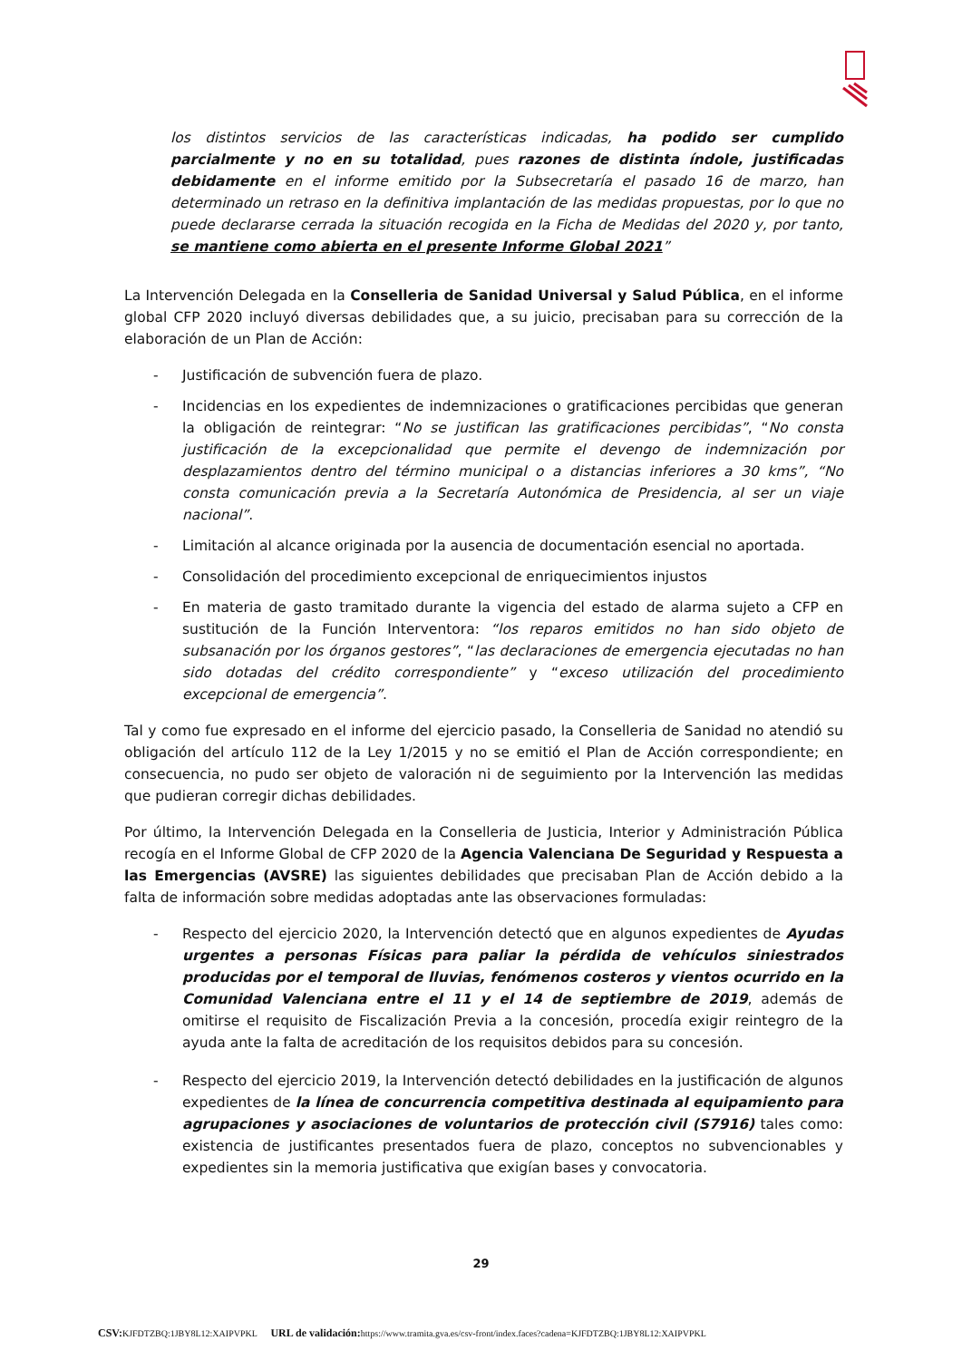los distintos servicios de las características indicadas, ha podido ser cumplido parcialmente y no en su totalidad, pues razones de distinta índole, justificadas debidamente en el informe emitido por la Subsecretaría el pasado 16 de marzo, han determinado un retraso en la definitiva implantación de las medidas propuestas, por lo que no puede declararse cerrada la situación recogida en la Ficha de Medidas del 2020 y, por tanto, se mantiene como abierta en el presente Informe Global 2021”
La Intervención Delegada en la Conselleria de Sanidad Universal y Salud Pública, en el informe global CFP 2020 incluyó diversas debilidades que, a su juicio, precisaban para su corrección de la elaboración de un Plan de Acción:
- Justificación de subvención fuera de plazo.
- Incidencias en los expedientes de indemnizaciones o gratificaciones percibidas que generan la obligación de reintegrar: “No se justifican las gratificaciones percibidas”, “No consta justificación de la excepcionalidad que permite el devengo de indemnización por desplazamientos dentro del término municipal o a distancias inferiores a 30 kms”, “No consta comunicación previa a la Secretaría Autonómica de Presidencia, al ser un viaje nacional”.
- Limitación al alcance originada por la ausencia de documentación esencial no aportada.
- Consolidación del procedimiento excepcional de enriquecimientos injustos
- En materia de gasto tramitado durante la vigencia del estado de alarma sujeto a CFP en sustitución de la Función Interventora: “los reparos emitidos no han sido objeto de subsanación por los órganos gestores”, “las declaraciones de emergencia ejecutadas no han sido dotadas del crédito correspondiente” y “exceso utilización del procedimiento excepcional de emergencia”.
Tal y como fue expresado en el informe del ejercicio pasado, la Conselleria de Sanidad no atendió su obligación del artículo 112 de la Ley 1/2015 y no se emitió el Plan de Acción correspondiente; en consecuencia, no pudo ser objeto de valoración ni de seguimiento por la Intervención las medidas que pudieran corregir dichas debilidades.
Por último, la Intervención Delegada en la Conselleria de Justicia, Interior y Administración Pública recogía en el Informe Global de CFP 2020 de la Agencia Valenciana De Seguridad y Respuesta a las Emergencias (AVSRE) las siguientes debilidades que precisaban Plan de Acción debido a la falta de información sobre medidas adoptadas ante las observaciones formuladas:
- Respecto del ejercicio 2020, la Intervención detectó que en algunos expedientes de Ayudas urgentes a personas Físicas para paliar la pérdida de vehículos siniestrados producidas por el temporal de lluvias, fenómenos costeros y vientos ocurrido en la Comunidad Valenciana entre el 11 y el 14 de septiembre de 2019, además de omitirse el requisito de Fiscalización Previa a la concesión, procedía exigir reintegro de la ayuda ante la falta de acreditación de los requisitos debidos para su concesión.
- Respecto del ejercicio 2019, la Intervención detectó debilidades en la justificación de algunos expedientes de la línea de concurrencia competitiva destinada al equipamiento para agrupaciones y asociaciones de voluntarios de protección civil (S7916) tales como: existencia de justificantes presentados fuera de plazo, conceptos no subvencionables y expedientes sin la memoria justificativa que exigían bases y convocatoria.
29
CSV: KJFDTZBQ:1JBY8L12:XAIPVPKL URL de validación: https://www.tramita.gva.es/csv-front/index.faces?cadena=KJFDTZBQ:1JBY8L12:XAIPVPKL